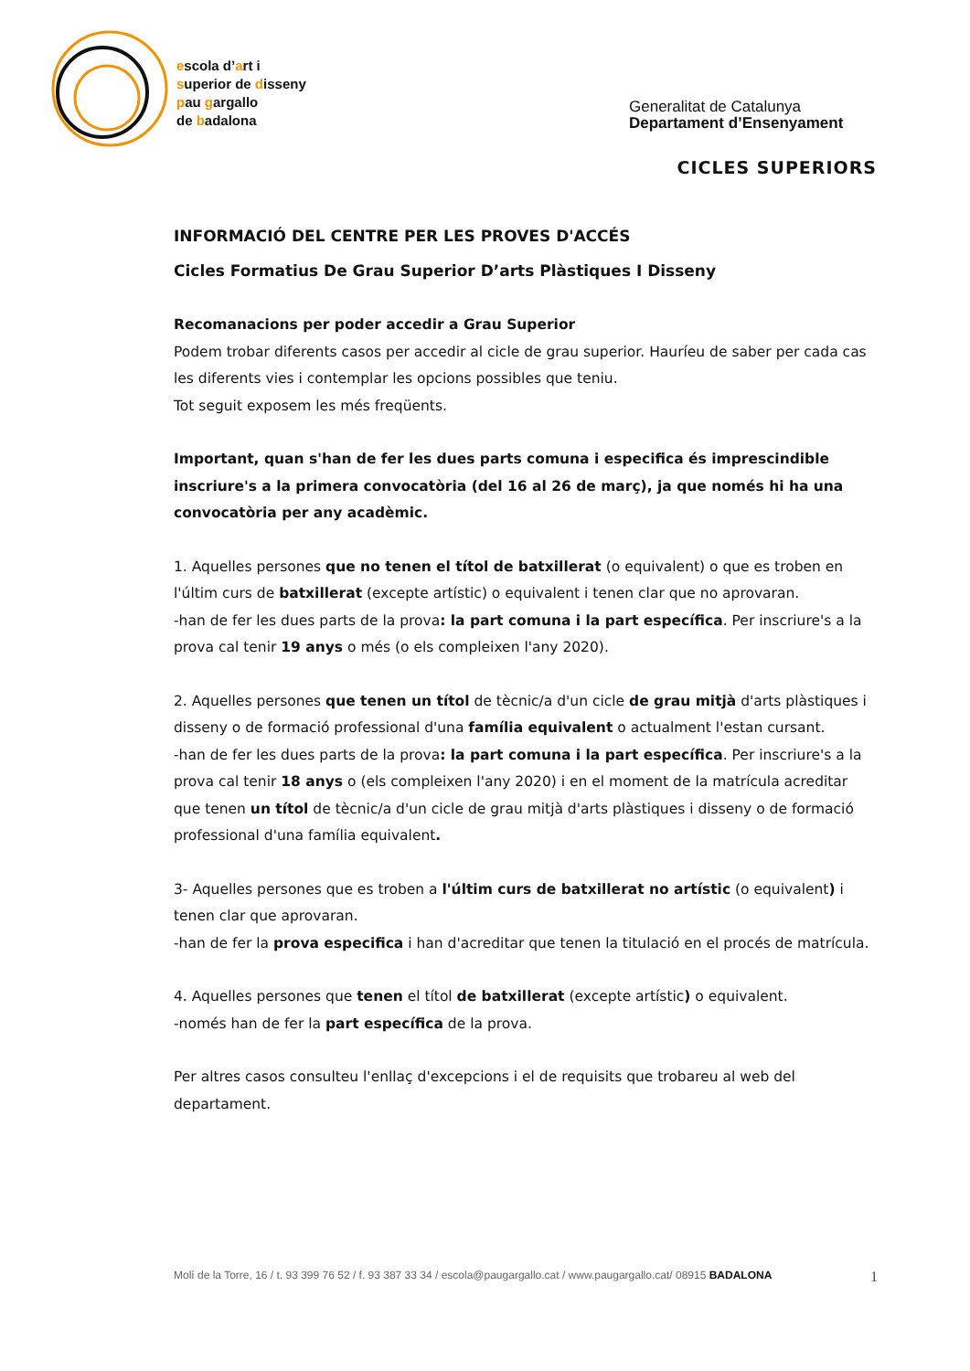escola d’art i
superior de disseny
pau gargallo
de badalona
Generalitat de Catalunya
Departament d’Ensenyament
CICLES SUPERIORS
INFORMACIÓ DEL CENTRE PER LES PROVES D'ACCÉS
Cicles Formatius De Grau Superior D’arts Plàstiques I Disseny
Recomanacions per poder accedir a Grau Superior
Podem trobar diferents casos per accedir al cicle de grau superior. Hauríeu de saber per cada cas les diferents vies i contemplar les opcions possibles que teniu.
Tot seguit exposem les més freqüents.
Important, quan s'han de fer les dues parts comuna i especifica és imprescindible inscriure's a la primera convocatòria (del 16 al 26 de març), ja que només hi ha una convocatòria per any acadèmic.
1. Aquelles persones que no tenen el títol de batxillerat (o equivalent) o que es troben en l'últim curs de batxillerat (excepte artístic) o equivalent i tenen clar que no aprovaran.
-han de fer les dues parts de la prova: la part comuna i la part específica. Per inscriure's a la prova cal tenir 19 anys o més (o els compleixen l'any 2020).
2. Aquelles persones que tenen un títol de tècnic/a d'un cicle de grau mitjà d'arts plàstiques i disseny o de formació professional d'una família equivalent o actualment l'estan cursant.
-han de fer les dues parts de la prova: la part comuna i la part específica. Per inscriure's a la prova cal tenir 18 anys o (els compleixen l'any 2020) i en el moment de la matrícula acreditar que tenen un títol de tècnic/a d'un cicle de grau mitjà d'arts plàstiques i disseny o de formació professional d'una família equivalent.
3- Aquelles persones que es troben a l'últim curs de batxillerat no artístic (o equivalent) i tenen clar que aprovaran.
-han de fer la prova especifica i han d'acreditar que tenen la titulació en el procés de matrícula.
4. Aquelles persones que tenen el títol de batxillerat (excepte artístic) o equivalent.
-només han de fer la part específica de la prova.
Per altres casos consulteu l'enllaç d'excepcions i el de requisits que trobareu al web del departament.
Molí de la Torre, 16 / t. 93 399 76 52 / f. 93 387 33 34 / escola@paugargallo.cat / www.paugargallo.cat/ 08915 BADALONA 1